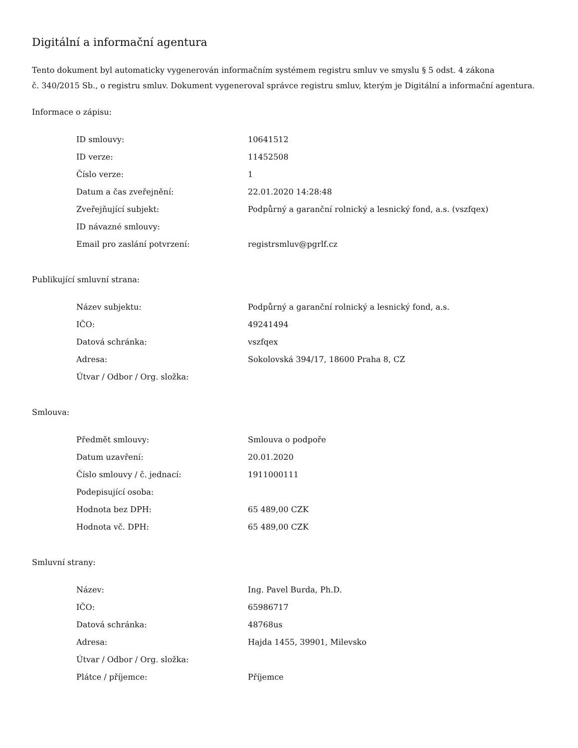Digitální a informační agentura
Tento dokument byl automaticky vygenerován informačním systémem registru smluv ve smyslu § 5 odst. 4 zákona
č. 340/2015 Sb., o registru smluv. Dokument vygeneroval správce registru smluv, kterým je Digitální a informační agentura.
Informace o zápisu:
| ID smlouvy: | 10641512 |
| ID verze: | 11452508 |
| Číslo verze: | 1 |
| Datum a čas zveřejnění: | 22.01.2020 14:28:48 |
| Zveřejňující subjekt: | Podpůrný a garanční rolnický a lesnický fond, a.s. (vszfqex) |
| ID návazné smlouvy: | |
| Email pro zaslání potvrzení: | registrsmluv@pgrlf.cz |
Publikující smluvní strana:
| Název subjektu: | Podpůrný a garanční rolnický a lesnický fond, a.s. |
| IČO: | 49241494 |
| Datová schránka: | vszfqex |
| Adresa: | Sokolovská 394/17, 18600 Praha 8, CZ |
| Útvar / Odbor / Org. složka: | |
Smlouva:
| Předmět smlouvy: | Smlouva o podpoře |
| Datum uzavření: | 20.01.2020 |
| Číslo smlouvy / č. jednací: | 1911000111 |
| Podepisující osoba: | |
| Hodnota bez DPH: | 65 489,00 CZK |
| Hodnota vč. DPH: | 65 489,00 CZK |
Smluvní strany:
| Název: | Ing. Pavel Burda, Ph.D. |
| IČO: | 65986717 |
| Datová schránka: | 48768us |
| Adresa: | Hajda 1455, 39901, Milevsko |
| Útvar / Odbor / Org. složka: | |
| Plátce / příjemce: | Příjemce |